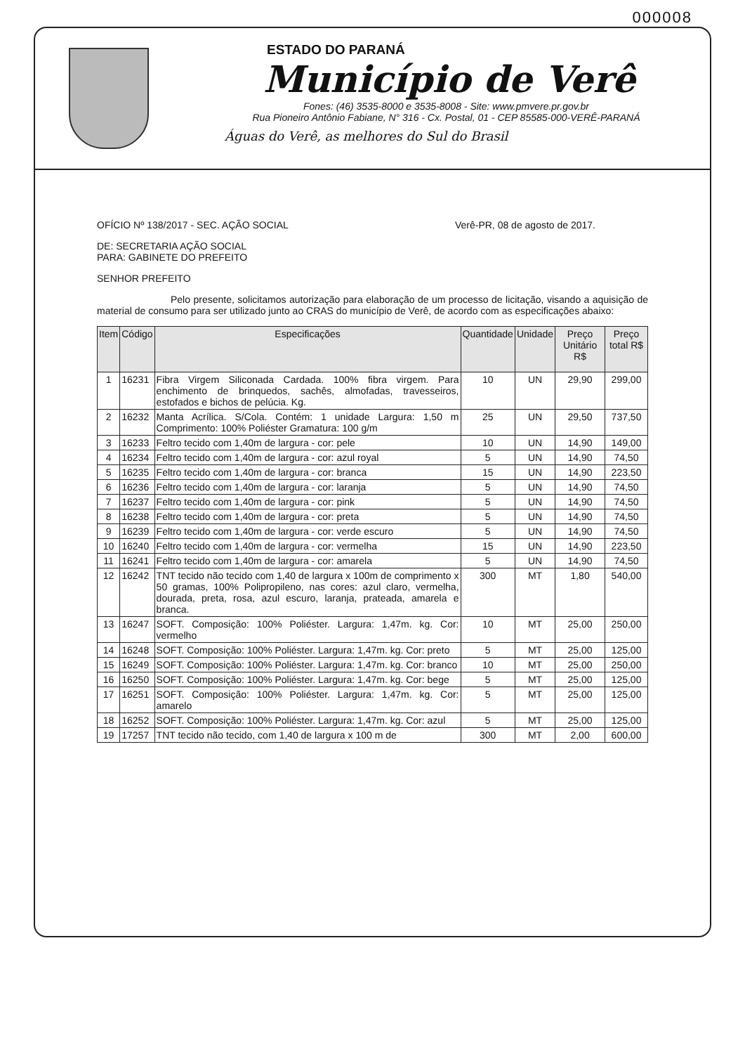000008
ESTADO DO PARANÁ
Município de Verê
Fones: (46) 3535-8000 e 3535-8008 - Site: www.pmvere.pr.gov.br
Rua Pioneiro Antônio Fabiane, N° 316 - Cx. Postal, 01 - CEP 85585-000-VERÊ-PARANÁ
Águas do Verê, as melhores do Sul do Brasil
OFÍCIO Nº 138/2017 - SEC. AÇÃO SOCIAL Verê-PR, 08 de agosto de 2017.
DE: SECRETARIA AÇÃO SOCIAL
PARA: GABINETE DO PREFEITO
SENHOR PREFEITO
Pelo presente, solicitamos autorização para elaboração de um processo de licitação, visando a aquisição de material de consumo para ser utilizado junto ao CRAS do município de Verê, de acordo com as especificações abaixo:
| Item | Código | Especificações | Quantidade | Unidade | Preço Unitário R$ | Preço total R$ |
| --- | --- | --- | --- | --- | --- | --- |
| 1 | 16231 | Fibra Virgem Siliconada Cardada. 100% fibra virgem. Para enchimento de brinquedos, sachês, almofadas, travesseiros, estofados e bichos de pelúcia. Kg. | 10 | UN | 29,90 | 299,00 |
| 2 | 16232 | Manta Acrílica. S/Cola. Contém: 1 unidade Largura: 1,50 m Comprimento: 100% Poliéster Gramatura: 100 g/m | 25 | UN | 29,50 | 737,50 |
| 3 | 16233 | Feltro tecido com 1,40m de largura - cor: pele | 10 | UN | 14,90 | 149,00 |
| 4 | 16234 | Feltro tecido com 1,40m de largura - cor: azul royal | 5 | UN | 14,90 | 74,50 |
| 5 | 16235 | Feltro tecido com 1,40m de largura - cor: branca | 15 | UN | 14,90 | 223,50 |
| 6 | 16236 | Feltro tecido com 1,40m de largura - cor: laranja | 5 | UN | 14,90 | 74,50 |
| 7 | 16237 | Feltro tecido com 1,40m de largura - cor: pink | 5 | UN | 14,90 | 74,50 |
| 8 | 16238 | Feltro tecido com 1,40m de largura - cor: preta | 5 | UN | 14,90 | 74,50 |
| 9 | 16239 | Feltro tecido com 1,40m de largura - cor: verde escuro | 5 | UN | 14,90 | 74,50 |
| 10 | 16240 | Feltro tecido com 1,40m de largura - cor: vermelha | 15 | UN | 14,90 | 223,50 |
| 11 | 16241 | Feltro tecido com 1,40m de largura - cor: amarela | 5 | UN | 14,90 | 74,50 |
| 12 | 16242 | TNT tecido não tecido com 1,40 de largura x 100m de comprimento x 50 gramas, 100% Polipropileno, nas cores: azul claro, vermelha, dourada, preta, rosa, azul escuro, laranja, prateada, amarela e branca. | 300 | MT | 1,80 | 540,00 |
| 13 | 16247 | SOFT. Composição: 100% Poliéster. Largura: 1,47m. kg. Cor: vermelho | 10 | MT | 25,00 | 250,00 |
| 14 | 16248 | SOFT. Composição: 100% Poliéster. Largura: 1,47m. kg. Cor: preto | 5 | MT | 25,00 | 125,00 |
| 15 | 16249 | SOFT. Composição: 100% Poliéster. Largura: 1,47m. kg. Cor: branco | 10 | MT | 25,00 | 250,00 |
| 16 | 16250 | SOFT. Composição: 100% Poliéster. Largura: 1,47m. kg. Cor: bege | 5 | MT | 25,00 | 125,00 |
| 17 | 16251 | SOFT. Composição: 100% Poliéster. Largura: 1,47m. kg. Cor: amarelo | 5 | MT | 25,00 | 125,00 |
| 18 | 16252 | SOFT. Composição: 100% Poliéster. Largura: 1,47m. kg. Cor: azul | 5 | MT | 25,00 | 125,00 |
| 19 | 17257 | TNT tecido não tecido, com 1,40 de largura x 100 m de | 300 | MT | 2,00 | 600,00 |